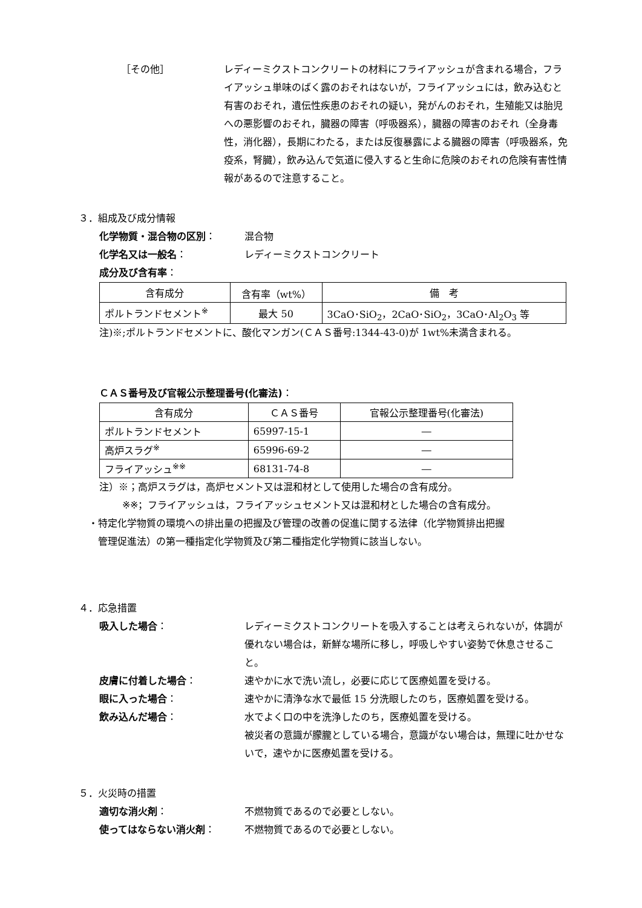［その他］ レディーミクストコンクリートの材料にフライアッシュが含まれる場合，フライアッシュ単味のばく露のおそれはないが，フライアッシュには，飲み込むと有害のおそれ，遺伝性疾患のおそれの疑い，発がんのおそれ，生殖能又は胎児への悪影響のおそれ，臓器の障害（呼吸器系），臓器の障害のおそれ（全身毒性，消化器），長期にわたる，または反復暴露による臓器の障害（呼吸器系，免疫系，腎臓），飲み込んで気道に侵入すると生命に危険のおそれの危険有害性情報があるので注意すること。
３．組成及び成分情報
化学物質・混合物の区別： 混合物
化学名又は一般名： レディーミクストコンクリート
成分及び含有率：
| 含有成分 | 含有率（wt%） | 備 考 |
| --- | --- | --- |
| ポルトランドセメント<sup>※</sup> | 最大 50 | 3CaO･SiO<sub>2</sub>，2CaO･SiO<sub>2</sub>，3CaO･Al<sub>2</sub>O<sub>3</sub> 等 |
注)※;ポルトランドセメントに、酸化マンガン(ＣＡＳ番号:1344-43-0)が 1wt%未満含まれる。
ＣＡＳ番号及び官報公示整理番号(化審法)：
| 含有成分 | ＣＡＳ番号 | 官報公示整理番号(化審法) |
| --- | --- | --- |
| ポルトランドセメント | 65997-15-1 | ― |
| 高炉スラグ<sup>※</sup> | 65996-69-2 | ― |
| フライアッシュ<sup>※※</sup> | 68131-74-8 | ― |
注）※；高炉スラグは，高炉セメント又は混和材として使用した場合の含有成分。
※※；フライアッシュは，フライアッシュセメント又は混和材とした場合の含有成分。
・特定化学物質の環境への排出量の把握及び管理の改善の促進に関する法律（化学物質排出把握
　管理促進法）の第一種指定化学物質及び第二種指定化学物質に該当しない。
４．応急措置
吸入した場合： レディーミクストコンクリートを吸入することは考えられないが，体調が優れない場合は，新鮮な場所に移し，呼吸しやすい姿勢で休息させること。
皮膚に付着した場合： 速やかに水で洗い流し，必要に応じて医療処置を受ける。
眼に入った場合： 速やかに清浄な水で最低 15 分洗眼したのち，医療処置を受ける。
飲み込んだ場合： 水でよく口の中を洗浄したのち，医療処置を受ける。
被災者の意識が朦朧としている場合，意識がない場合は，無理に吐かせないで，速やかに医療処置を受ける。
５．火災時の措置
適切な消火剤： 不燃物質であるので必要としない。
使ってはならない消火剤： 不燃物質であるので必要としない。